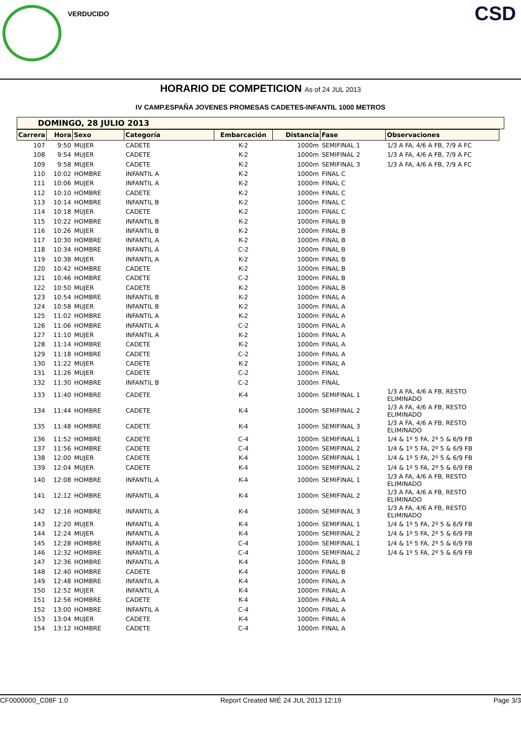VERDUCIDO CSD
HORARIO DE COMPETICION As of 24 JUL 2013
IV CAMP.ESPAÑA JOVENES PROMESAS CADETES-INFANTIL 1000 METROS
DOMINGO, 28 JULIO 2013
| Carrera | Hora | Sexo | Categoría | Embarcación | Distancia | Fase | Observaciones |
| --- | --- | --- | --- | --- | --- | --- | --- |
| 107 | 9:50 | MUJER | CADETE | K-2 | 1000m | SEMIFINAL 1 | 1/3 A FA, 4/6 A FB, 7/9 A FC |
| 108 | 9:54 | MUJER | CADETE | K-2 | 1000m | SEMIFINAL 2 | 1/3 A FA, 4/6 A FB, 7/9 A FC |
| 109 | 9:58 | MUJER | CADETE | K-2 | 1000m | SEMIFINAL 3 | 1/3 A FA, 4/6 A FB, 7/9 A FC |
| 110 | 10:02 | HOMBRE | INFANTIL A | K-2 | 1000m | FINAL C | |
| 111 | 10:06 | MUJER | INFANTIL A | K-2 | 1000m | FINAL C | |
| 112 | 10:10 | HOMBRE | CADETE | K-2 | 1000m | FINAL C | |
| 113 | 10:14 | HOMBRE | INFANTIL B | K-2 | 1000m | FINAL C | |
| 114 | 10:18 | MUJER | CADETE | K-2 | 1000m | FINAL C | |
| 115 | 10:22 | HOMBRE | INFANTIL B | K-2 | 1000m | FINAL B | |
| 116 | 10:26 | MUJER | INFANTIL B | K-2 | 1000m | FINAL B | |
| 117 | 10:30 | HOMBRE | INFANTIL A | K-2 | 1000m | FINAL B | |
| 118 | 10:34 | HOMBRE | INFANTIL A | C-2 | 1000m | FINAL B | |
| 119 | 10:38 | MUJER | INFANTIL A | K-2 | 1000m | FINAL B | |
| 120 | 10:42 | HOMBRE | CADETE | K-2 | 1000m | FINAL B | |
| 121 | 10:46 | HOMBRE | CADETE | C-2 | 1000m | FINAL B | |
| 122 | 10:50 | MUJER | CADETE | K-2 | 1000m | FINAL B | |
| 123 | 10:54 | HOMBRE | INFANTIL B | K-2 | 1000m | FINAL A | |
| 124 | 10:58 | MUJER | INFANTIL B | K-2 | 1000m | FINAL A | |
| 125 | 11:02 | HOMBRE | INFANTIL A | K-2 | 1000m | FINAL A | |
| 126 | 11:06 | HOMBRE | INFANTIL A | C-2 | 1000m | FINAL A | |
| 127 | 11:10 | MUJER | INFANTIL A | K-2 | 1000m | FINAL A | |
| 128 | 11:14 | HOMBRE | CADETE | K-2 | 1000m | FINAL A | |
| 129 | 11:18 | HOMBRE | CADETE | C-2 | 1000m | FINAL A | |
| 130 | 11:22 | MUJER | CADETE | K-2 | 1000m | FINAL A | |
| 131 | 11:26 | MUJER | CADETE | C-2 | 1000m | FINAL | |
| 132 | 11:30 | HOMBRE | INFANTIL B | C-2 | 1000m | FINAL | |
| 133 | 11:40 | HOMBRE | CADETE | K-4 | 1000m | SEMIFINAL 1 | 1/3 A FA, 4/6 A FB, RESTO ELIMINADO |
| 134 | 11:44 | HOMBRE | CADETE | K-4 | 1000m | SEMIFINAL 2 | 1/3 A FA, 4/6 A FB, RESTO ELIMINADO |
| 135 | 11:48 | HOMBRE | CADETE | K-4 | 1000m | SEMIFINAL 3 | 1/3 A FA, 4/6 A FB, RESTO ELIMINADO |
| 136 | 11:52 | HOMBRE | CADETE | C-4 | 1000m | SEMIFINAL 1 | 1/4 & 1º 5 FA, 2º 5 & 6/9 FB |
| 137 | 11:56 | HOMBRE | CADETE | C-4 | 1000m | SEMIFINAL 2 | 1/4 & 1º 5 FA, 2º 5 & 6/9 FB |
| 138 | 12:00 | MUJER | CADETE | K-4 | 1000m | SEMIFINAL 1 | 1/4 & 1º 5 FA, 2º 5 & 6/9 FB |
| 139 | 12:04 | MUJER | CADETE | K-4 | 1000m | SEMIFINAL 2 | 1/4 & 1º 5 FA, 2º 5 & 6/9 FB |
| 140 | 12:08 | HOMBRE | INFANTIL A | K-4 | 1000m | SEMIFINAL 1 | 1/3 A FA, 4/6 A FB, RESTO ELIMINADO |
| 141 | 12:12 | HOMBRE | INFANTIL A | K-4 | 1000m | SEMIFINAL 2 | 1/3 A FA, 4/6 A FB, RESTO ELIMINADO |
| 142 | 12:16 | HOMBRE | INFANTIL A | K-4 | 1000m | SEMIFINAL 3 | 1/3 A FA, 4/6 A FB, RESTO ELIMINADO |
| 143 | 12:20 | MUJER | INFANTIL A | K-4 | 1000m | SEMIFINAL 1 | 1/4 & 1º 5 FA, 2º 5 & 6/9 FB |
| 144 | 12:24 | MUJER | INFANTIL A | K-4 | 1000m | SEMIFINAL 2 | 1/4 & 1º 5 FA, 2º 5 & 6/9 FB |
| 145 | 12:28 | HOMBRE | INFANTIL A | C-4 | 1000m | SEMIFINAL 1 | 1/4 & 1º 5 FA, 2º 5 & 6/9 FB |
| 146 | 12:32 | HOMBRE | INFANTIL A | C-4 | 1000m | SEMIFINAL 2 | 1/4 & 1º 5 FA, 2º 5 & 6/9 FB |
| 147 | 12:36 | HOMBRE | INFANTIL A | K-4 | 1000m | FINAL B | |
| 148 | 12:40 | HOMBRE | CADETE | K-4 | 1000m | FINAL B | |
| 149 | 12:48 | HOMBRE | INFANTIL A | K-4 | 1000m | FINAL A | |
| 150 | 12:52 | MUJER | INFANTIL A | K-4 | 1000m | FINAL A | |
| 151 | 12:56 | HOMBRE | CADETE | K-4 | 1000m | FINAL A | |
| 152 | 13:00 | HOMBRE | INFANTIL A | C-4 | 1000m | FINAL A | |
| 153 | 13:04 | MUJER | CADETE | K-4 | 1000m | FINAL A | |
| 154 | 13:12 | HOMBRE | CADETE | C-4 | 1000m | FINAL A | |
CF0000000_C08F 1.0 Report Created MIÉ 24 JUL 2013 12:19 Page 3/3